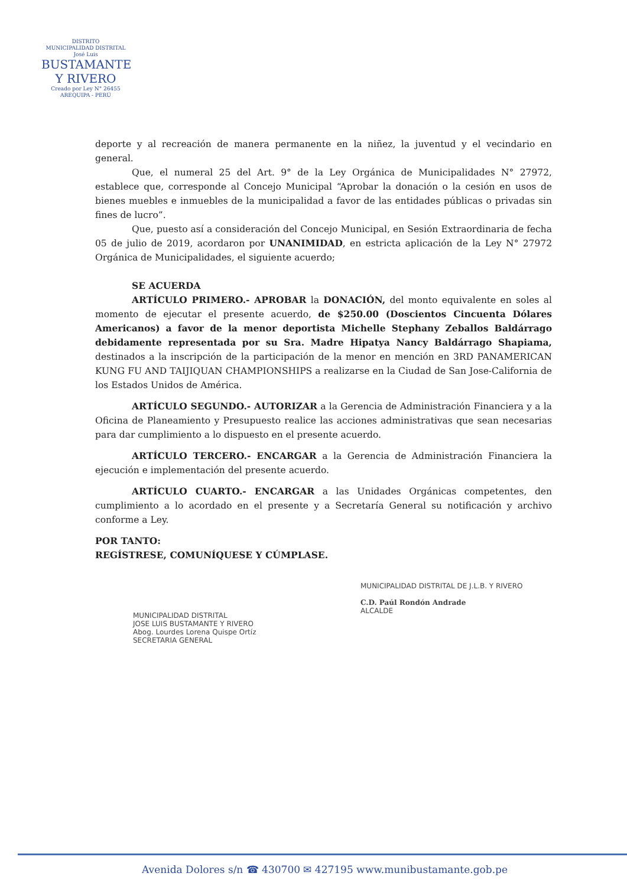DISTRITO
MUNICIPALIDAD DISTRITAL
José Luis
BUSTAMANTE
Y RIVERO
Creado por Ley N° 26455
AREQUIPA - PERÚ
deporte y al recreación de manera permanente en la niñez, la juventud y el vecindario en general.
Que, el numeral 25 del Art. 9° de la Ley Orgánica de Municipalidades N° 27972, establece que, corresponde al Concejo Municipal “Aprobar la donación o la cesión en usos de bienes muebles e inmuebles de la municipalidad a favor de las entidades públicas o privadas sin fines de lucro”.
Que, puesto así a consideración del Concejo Municipal, en Sesión Extraordinaria de fecha 05 de julio de 2019, acordaron por UNANIMIDAD, en estricta aplicación de la Ley N° 27972 Orgánica de Municipalidades, el siguiente acuerdo;
SE ACUERDA
ARTÍCULO PRIMERO.- APROBAR la DONACIÓN, del monto equivalente en soles al momento de ejecutar el presente acuerdo, de $250.00 (Doscientos Cincuenta Dólares Americanos) a favor de la menor deportista Michelle Stephany Zeballos Baldárrago debidamente representada por su Sra. Madre Hipatya Nancy Baldárrago Shapiama, destinados a la inscripción de la participación de la menor en mención en 3RD PANAMERICAN KUNG FU AND TAIJIQUAN CHAMPIONSHIPS a realizarse en la Ciudad de San Jose-California de los Estados Unidos de América.
ARTÍCULO SEGUNDO.- AUTORIZAR a la Gerencia de Administración Financiera y a la Oficina de Planeamiento y Presupuesto realice las acciones administrativas que sean necesarias para dar cumplimiento a lo dispuesto en el presente acuerdo.
ARTÍCULO TERCERO.- ENCARGAR a la Gerencia de Administración Financiera la ejecución e implementación del presente acuerdo.
ARTÍCULO CUARTO.- ENCARGAR a las Unidades Orgánicas competentes, den cumplimiento a lo acordado en el presente y a Secretaría General su notificación y archivo conforme a Ley.
POR TANTO:
REGÍSTRESE, COMUNÍQUESE Y CÚMPLASE.
MUNICIPALIDAD DISTRITAL
JOSE LUIS BUSTAMANTE Y RIVERO
Abog. Lourdes Lorena Quispe Ortíz
SECRETARIA GENERAL
MUNICIPALIDAD DISTRITAL DE J.L.B. Y RIVERO
C.D. Paúl Rondón Andrade
ALCALDE
Avenida Dolores s/n ☎ 430700 ✉ 427195 www.munibustamante.gob.pe